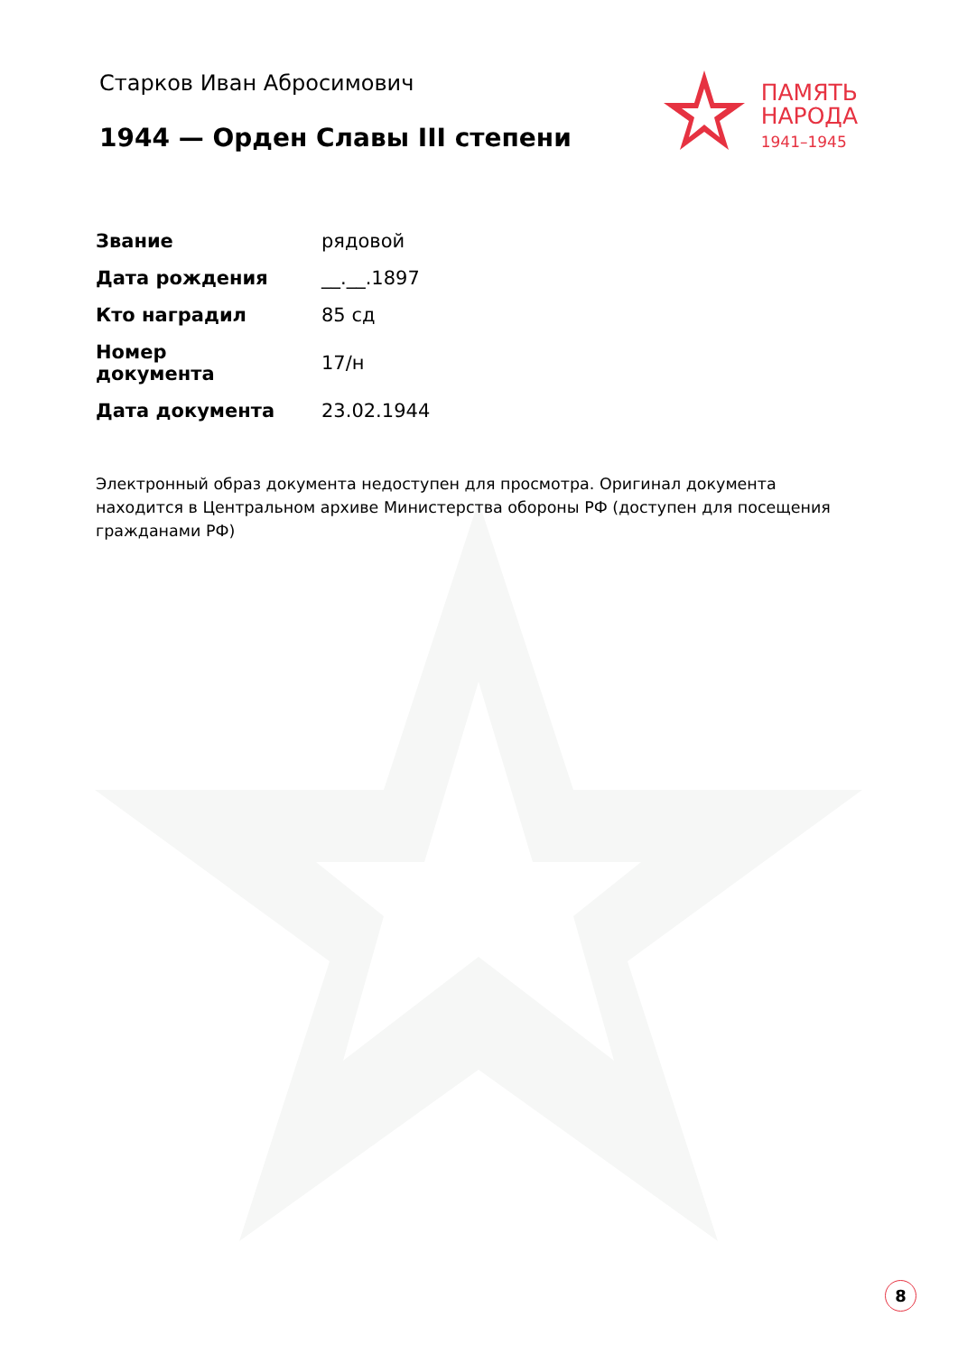Старков Иван Абросимович
1944 — Орден Славы III степени
ПАМЯТЬ
НАРОДА
1941–1945
| Звание | рядовой |
| Дата рождения | __.__.1897 |
| Кто наградил | 85 сд |
| Номер документа | 17/н |
| Дата документа | 23.02.1944 |
Электронный образ документа недоступен для просмотра. Оригинал документа находится в Центральном архиве Министерства обороны РФ (доступен для посещения гражданами РФ)
8